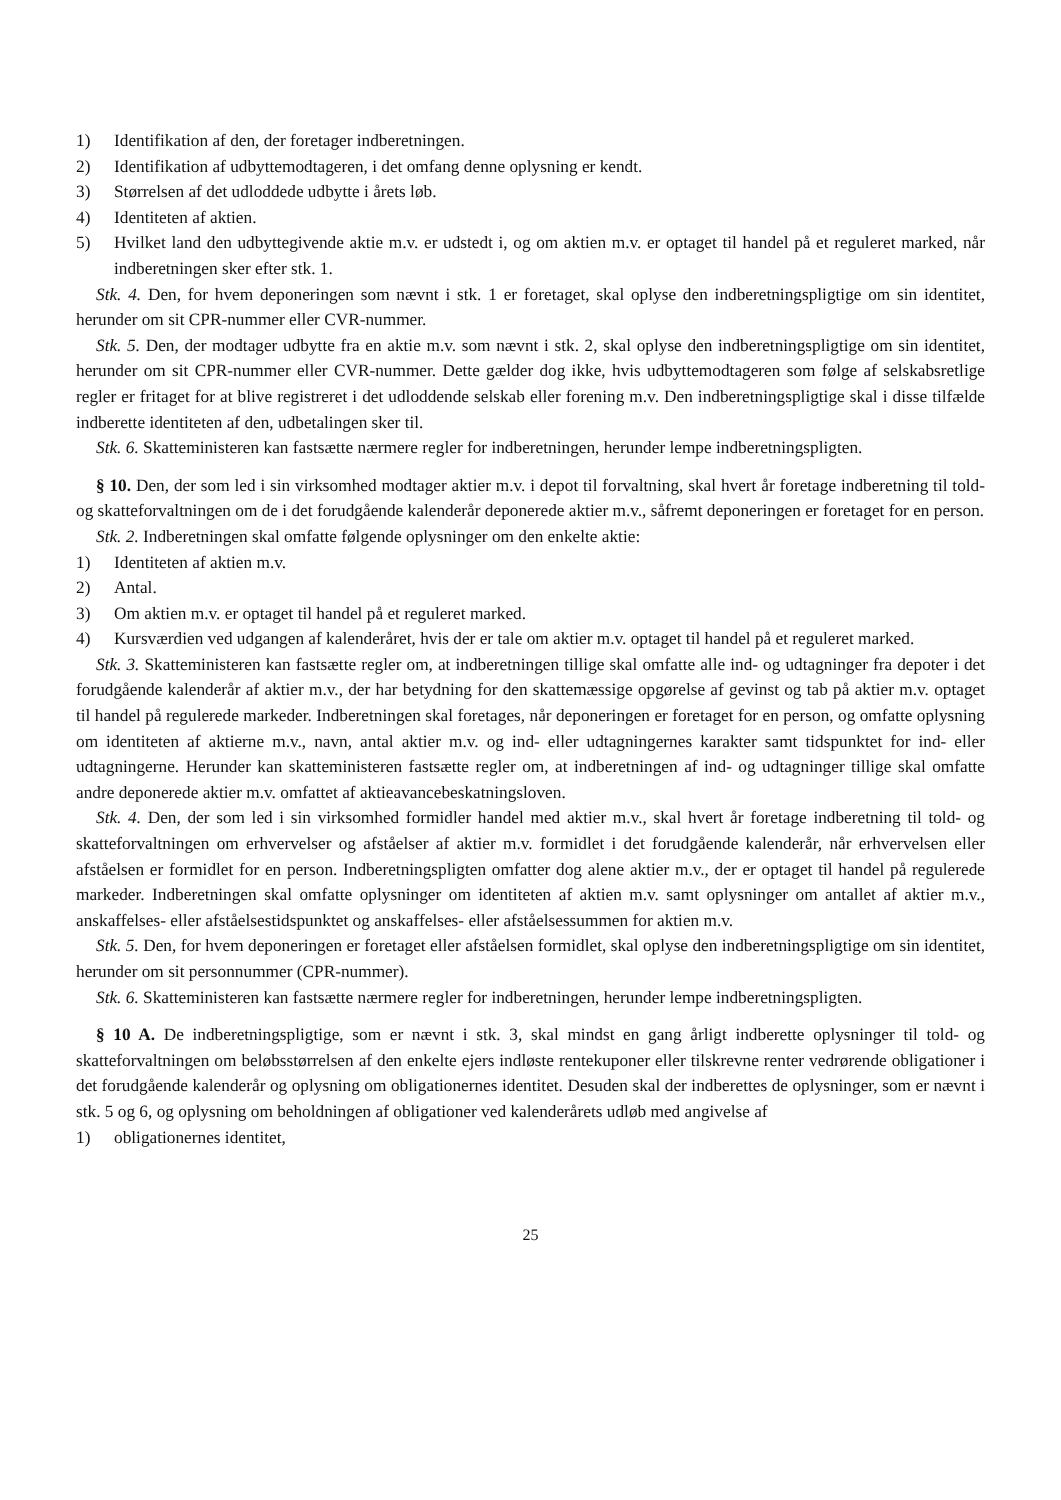1) Identifikation af den, der foretager indberetningen.
2) Identifikation af udbyttemodtageren, i det omfang denne oplysning er kendt.
3) Størrelsen af det udloddede udbytte i årets løb.
4) Identiteten af aktien.
5) Hvilket land den udbyttegivende aktie m.v. er udstedt i, og om aktien m.v. er optaget til handel på et reguleret marked, når indberetningen sker efter stk. 1.
Stk. 4. Den, for hvem deponeringen som nævnt i stk. 1 er foretaget, skal oplyse den indberetningspligtige om sin identitet, herunder om sit CPR-nummer eller CVR-nummer.
Stk. 5. Den, der modtager udbytte fra en aktie m.v. som nævnt i stk. 2, skal oplyse den indberetningspligtige om sin identitet, herunder om sit CPR-nummer eller CVR-nummer. Dette gælder dog ikke, hvis udbyttemodtageren som følge af selskabsretlige regler er fritaget for at blive registreret i det udloddende selskab eller forening m.v. Den indberetningspligtige skal i disse tilfælde indberette identiteten af den, udbetalingen sker til.
Stk. 6. Skatteministeren kan fastsætte nærmere regler for indberetningen, herunder lempe indberetningspligten.
§ 10. Den, der som led i sin virksomhed modtager aktier m.v. i depot til forvaltning, skal hvert år foretage indberetning til told- og skatteforvaltningen om de i det forudgående kalenderår deponerede aktier m.v., såfremt deponeringen er foretaget for en person.
Stk. 2. Indberetningen skal omfatte følgende oplysninger om den enkelte aktie:
1) Identiteten af aktien m.v.
2) Antal.
3) Om aktien m.v. er optaget til handel på et reguleret marked.
4) Kursværdien ved udgangen af kalenderåret, hvis der er tale om aktier m.v. optaget til handel på et reguleret marked.
Stk. 3. Skatteministeren kan fastsætte regler om, at indberetningen tillige skal omfatte alle ind- og udtagninger fra depoter i det forudgående kalenderår af aktier m.v., der har betydning for den skattemæssige opgørelse af gevinst og tab på aktier m.v. optaget til handel på regulerede markeder. Indberetningen skal foretages, når deponeringen er foretaget for en person, og omfatte oplysning om identiteten af aktierne m.v., navn, antal aktier m.v. og ind- eller udtagningernes karakter samt tidspunktet for ind- eller udtagningerne. Herunder kan skatteministeren fastsætte regler om, at indberetningen af ind- og udtagninger tillige skal omfatte andre deponerede aktier m.v. omfattet af aktieavancebeskatningsloven.
Stk. 4. Den, der som led i sin virksomhed formidler handel med aktier m.v., skal hvert år foretage indberetning til told- og skatteforvaltningen om erhvervelser og afståelser af aktier m.v. formidlet i det forudgående kalenderår, når erhvervelsen eller afståelsen er formidlet for en person. Indberetningspligten omfatter dog alene aktier m.v., der er optaget til handel på regulerede markeder. Indberetningen skal omfatte oplysninger om identiteten af aktien m.v. samt oplysninger om antallet af aktier m.v., anskaffelses- eller afståelsestidspunktet og anskaffelses- eller afståelsessummen for aktien m.v.
Stk. 5. Den, for hvem deponeringen er foretaget eller afståelsen formidlet, skal oplyse den indberetningspligtige om sin identitet, herunder om sit personnummer (CPR-nummer).
Stk. 6. Skatteministeren kan fastsætte nærmere regler for indberetningen, herunder lempe indberetningspligten.
§ 10 A. De indberetningspligtige, som er nævnt i stk. 3, skal mindst en gang årligt indberette oplysninger til told- og skatteforvaltningen om beløbsstørrelsen af den enkelte ejers indløste rentekuponer eller tilskrevne renter vedrørende obligationer i det forudgående kalenderår og oplysning om obligationernes identitet. Desuden skal der indberettes de oplysninger, som er nævnt i stk. 5 og 6, og oplysning om beholdningen af obligationer ved kalenderårets udløb med angivelse af
1) obligationernes identitet,
25